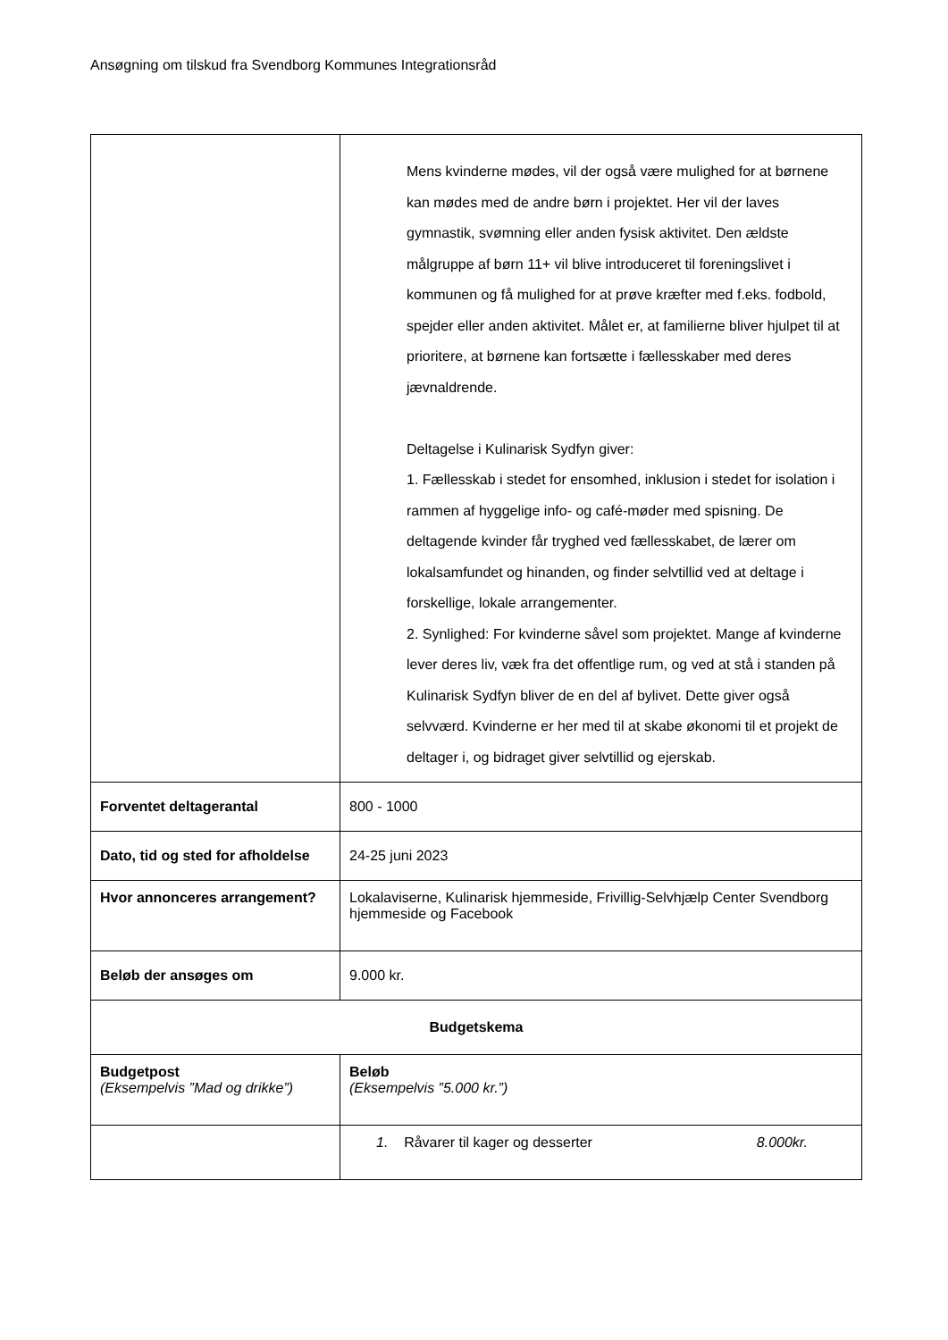Ansøgning om tilskud fra Svendborg Kommunes Integrationsråd
| | Mens kvinderne mødes, vil der også være mulighed for at børnene kan mødes med de andre børn i projektet. Her vil der laves gymnastik, svømning eller anden fysisk aktivitet. Den ældste målgruppe af børn 11+ vil blive introduceret til foreningslivet i kommunen og få mulighed for at prøve kræfter med f.eks. fodbold, spejder eller anden aktivitet. Målet er, at familierne bliver hjulpet til at prioritere, at børnene kan fortsætte i fællesskaber med deres jævnaldrende. Deltagelse i Kulinarisk Sydfyn giver: 1. Fællesskab i stedet for ensomhed, inklusion i stedet for isolation i rammen af hyggelige info- og café-møder med spisning. De deltagende kvinder får tryghed ved fællesskabet, de lærer om lokalsamfundet og hinanden, og finder selvtillid ved at deltage i forskellige, lokale arrangementer. 2. Synlighed: For kvinderne såvel som projektet. Mange af kvinderne lever deres liv, væk fra det offentlige rum, og ved at stå i standen på Kulinarisk Sydfyn bliver de en del af bylivet. Dette giver også selvværd. Kvinderne er her med til at skabe økonomi til et projekt de deltager i, og bidraget giver selvtillid og ejerskab. |
| Forventet deltagerantal | 800 - 1000 |
| Dato, tid og sted for afholdelse | 24-25 juni 2023 |
| Hvor annonceres arrangement? | Lokalaviserne, Kulinarisk hjemmeside, Frivillig-Selvhjælp Center Svendborg hjemmeside og Facebook |
| Beløb der ansøges om | 9.000 kr. |
| Budgetskema | |
| Budgetpost (Eksempelvis ”Mad og drikke”) | Beløb (Eksempelvis ”5.000 kr.”) |
| | 1. Råvarer til kager og desserter 8.000kr. |